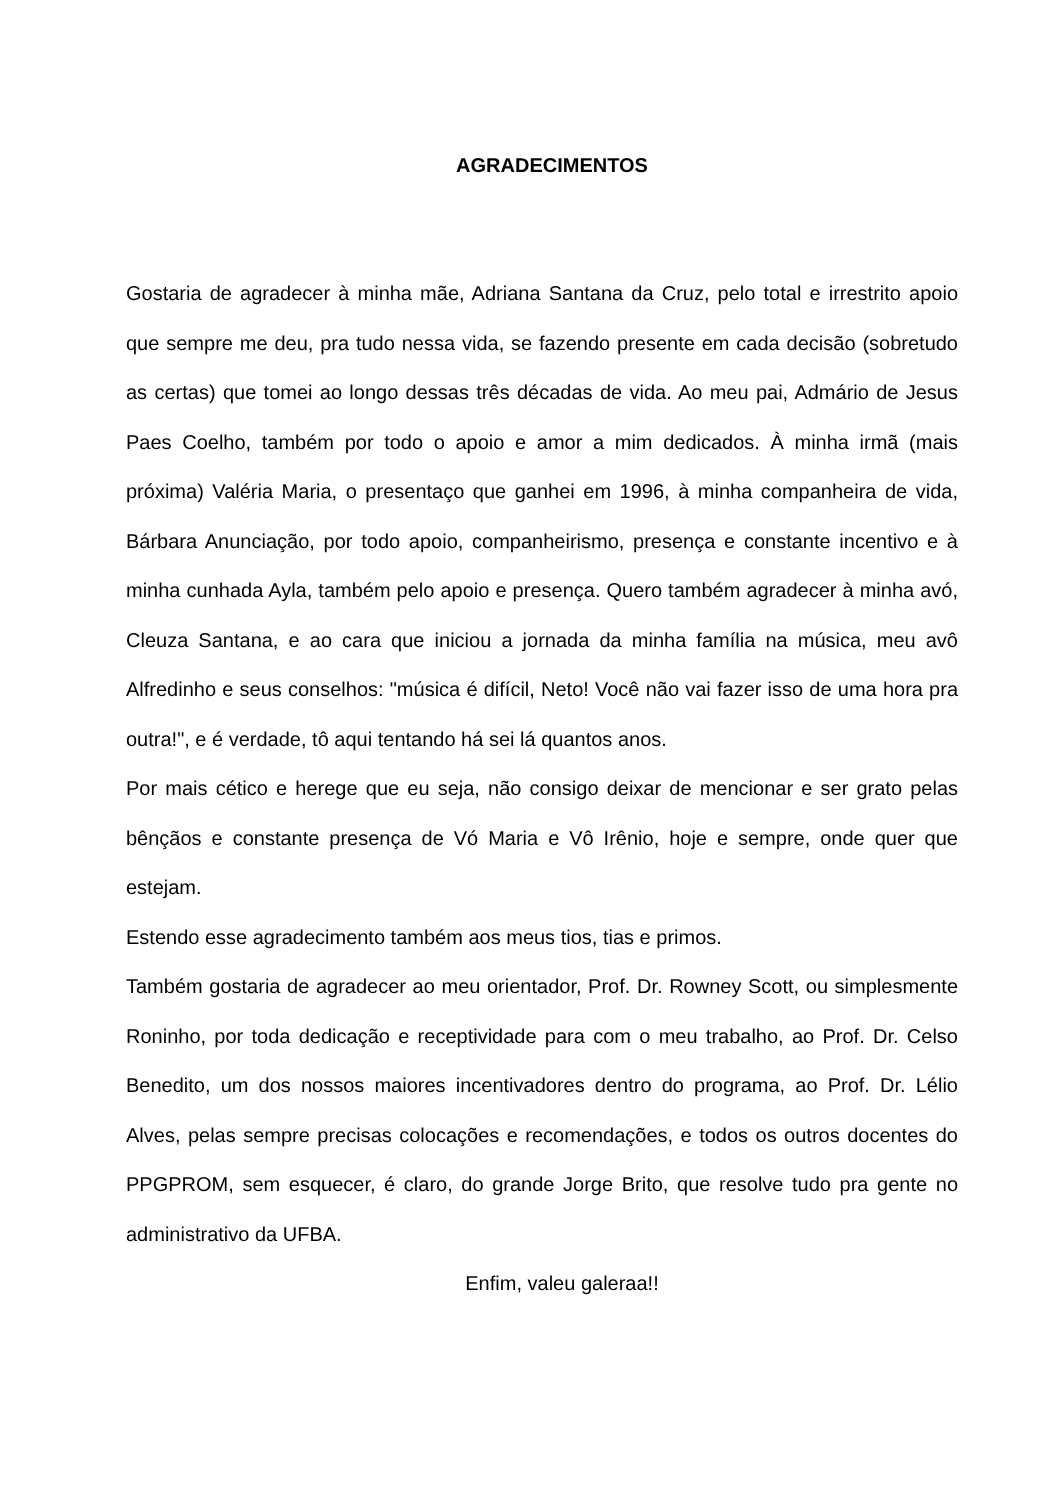AGRADECIMENTOS
Gostaria de agradecer à minha mãe, Adriana Santana da Cruz, pelo total e irrestrito apoio que sempre me deu, pra tudo nessa vida, se fazendo presente em cada decisão (sobretudo as certas) que tomei ao longo dessas três décadas de vida. Ao meu pai, Admário de Jesus Paes Coelho, também por todo o apoio e amor a mim dedicados. À minha irmã (mais próxima) Valéria Maria, o presentaço que ganhei em 1996, à minha companheira de vida, Bárbara Anunciação, por todo apoio, companheirismo, presença e constante incentivo e à minha cunhada Ayla, também pelo apoio e presença. Quero também agradecer à minha avó, Cleuza Santana, e ao cara que iniciou a jornada da minha família na música, meu avô Alfredinho e seus conselhos: "música é difícil, Neto! Você não vai fazer isso de uma hora pra outra!", e é verdade, tô aqui tentando há sei lá quantos anos.
Por mais cético e herege que eu seja, não consigo deixar de mencionar e ser grato pelas bênçãos e constante presença de Vó Maria e Vô Irênio, hoje e sempre, onde quer que estejam.
Estendo esse agradecimento também aos meus tios, tias e primos.
Também gostaria de agradecer ao meu orientador, Prof. Dr. Rowney Scott, ou simplesmente Roninho, por toda dedicação e receptividade para com o meu trabalho, ao Prof. Dr. Celso Benedito, um dos nossos maiores incentivadores dentro do programa, ao Prof. Dr. Lélio Alves, pelas sempre precisas colocações e recomendações, e todos os outros docentes do PPGPROM, sem esquecer, é claro, do grande Jorge Brito, que resolve tudo pra gente no administrativo da UFBA.
Enfim, valeu galeraa!!